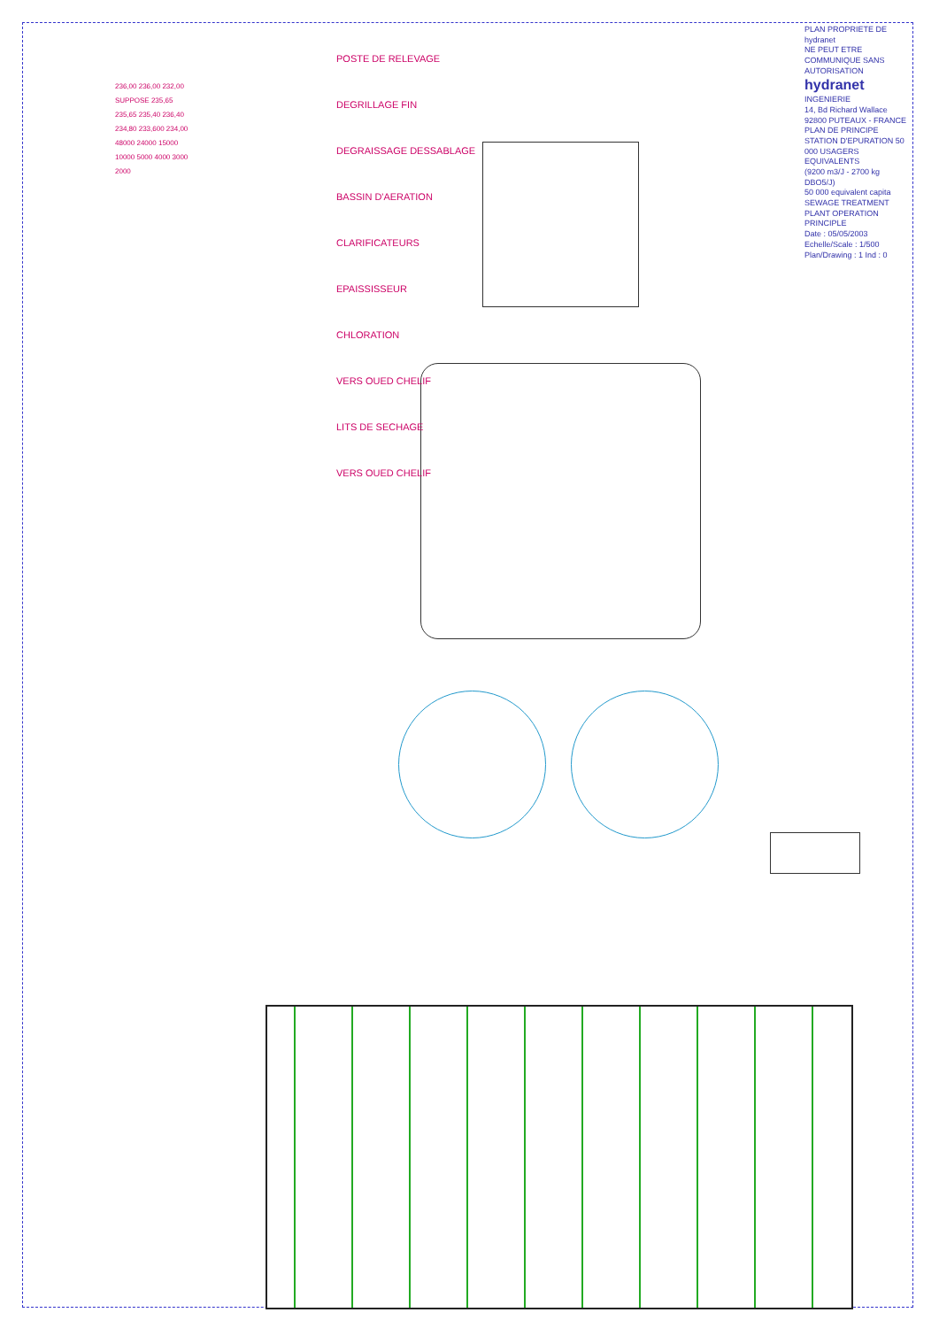PLAN PROPRIETE DE hydranet
NE PEUT ETRE COMMUNIQUE SANS AUTORISATION
hydranet INGENIERIE
14, Bd Richard Wallace 92800 PUTEAUX - FRANCE
PLAN DE PRINCIPE STATION D'EPURATION 50 000 USAGERS EQUIVALENTS
(9200 m3/J - 2700 kg DBO5/J)
50 000 equivalent capita
SEWAGE TREATMENT PLANT OPERATION PRINCIPLE
Date : 05/05/2003 Echelle/Scale : 1/500 Plan/Drawing : 1 Ind : 0
POSTE DE RELEVAGE
DEGRILLAGE FIN
DEGRAISSAGE DESSABLAGE
BASSIN D'AERATION
CLARIFICATEURS
EPAISSISSEUR
CHLORATION
VERS OUED CHELIF
LITS DE SECHAGE
VERS OUED CHELIF
236,00 236,00 232,00 SUPPOSE 235,65 235,65 235,40 236,40 234,80 233,600 234,00 48000 24000 15000 10000 5000 4000 3000 2000